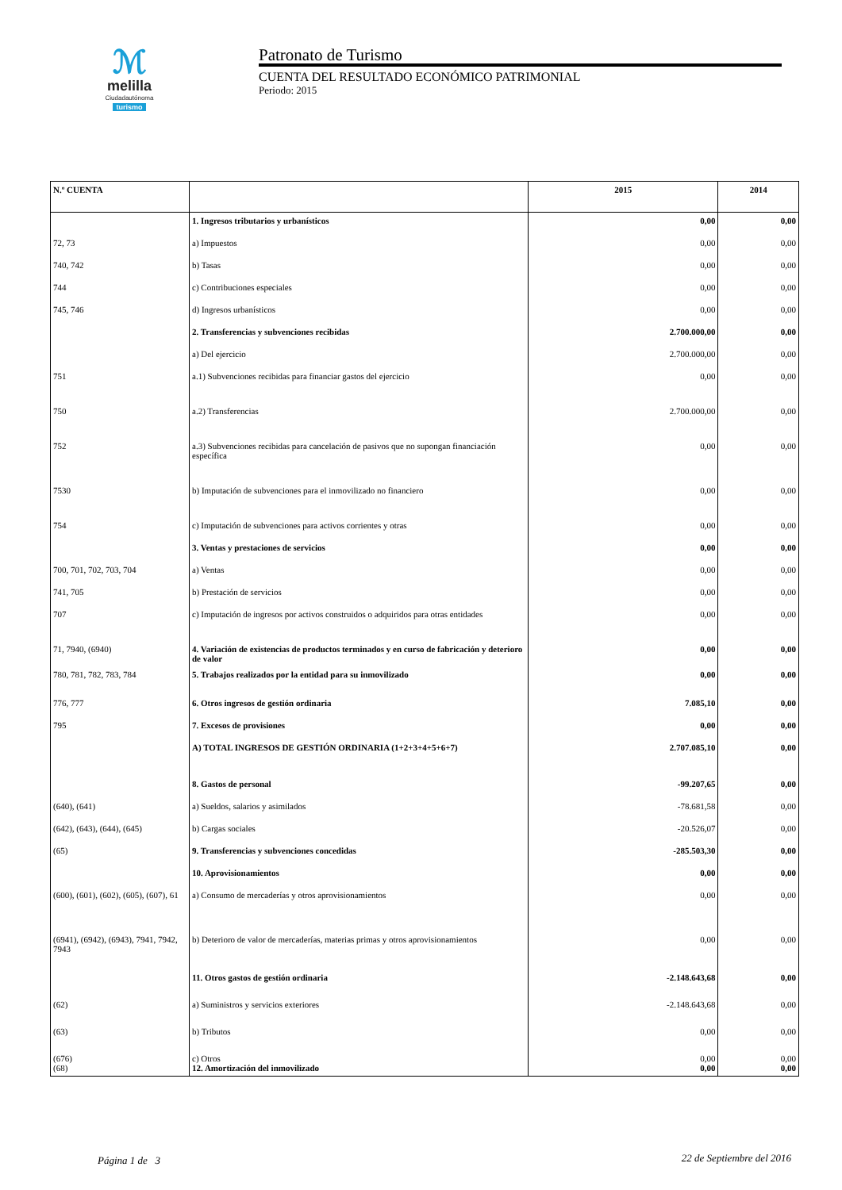ℳ
melilla
Ciudadautónoma
turismo
Patronato de Turismo
CUENTA DEL RESULTADO ECONÓMICO PATRIMONIAL
Periodo: 2015
| N.º CUENTA | | 2015 | 2014 |
| --- | --- | --- | --- |
| | 1. Ingresos tributarios y urbanísticos | 0,00 | 0,00 |
| 72, 73 | a) Impuestos | 0,00 | 0,00 |
| 740, 742 | b) Tasas | 0,00 | 0,00 |
| 744 | c) Contribuciones especiales | 0,00 | 0,00 |
| 745, 746 | d) Ingresos urbanísticos | 0,00 | 0,00 |
| | 2. Transferencias y subvenciones recibidas | 2.700.000,00 | 0,00 |
| | a) Del ejercicio | 2.700.000,00 | 0,00 |
| 751 | a.1) Subvenciones recibidas para financiar gastos del ejercicio | 0,00 | 0,00 |
| 750 | a.2) Transferencias | 2.700.000,00 | 0,00 |
| 752 | a.3) Subvenciones recibidas para cancelación de pasivos que no supongan financiación específica | 0,00 | 0,00 |
| 7530 | b) Imputación de subvenciones para el inmovilizado no financiero | 0,00 | 0,00 |
| 754 | c) Imputación de subvenciones para activos corrientes y otras | 0,00 | 0,00 |
| | 3. Ventas y prestaciones de servicios | 0,00 | 0,00 |
| 700, 701, 702, 703, 704 | a) Ventas | 0,00 | 0,00 |
| 741, 705 | b) Prestación de servicios | 0,00 | 0,00 |
| 707 | c) Imputación de ingresos por activos construidos o adquiridos para otras entidades | 0,00 | 0,00 |
| 71, 7940, (6940) | 4. Variación de existencias de productos terminados y en curso de fabricación y deterioro de valor | 0,00 | 0,00 |
| 780, 781, 782, 783, 784 | 5. Trabajos realizados por la entidad para su inmovilizado | 0,00 | 0,00 |
| 776, 777 | 6. Otros ingresos de gestión ordinaria | 7.085,10 | 0,00 |
| 795 | 7. Excesos de provisiones | 0,00 | 0,00 |
| | A) TOTAL INGRESOS DE GESTIÓN ORDINARIA (1+2+3+4+5+6+7) | 2.707.085,10 | 0,00 |
| | 8. Gastos de personal | -99.207,65 | 0,00 |
| (640), (641) | a) Sueldos, salarios y asimilados | -78.681,58 | 0,00 |
| (642), (643), (644), (645) | b) Cargas sociales | -20.526,07 | 0,00 |
| (65) | 9. Transferencias y subvenciones concedidas | -285.503,30 | 0,00 |
| | 10. Aprovisionamientos | 0,00 | 0,00 |
| (600), (601), (602), (605), (607), 61 | a) Consumo de mercaderías y otros aprovisionamientos | 0,00 | 0,00 |
| (6941), (6942), (6943), 7941, 7942, 7943 | b) Deterioro de valor de mercaderías, materias primas y otros aprovisionamientos | 0,00 | 0,00 |
| | 11. Otros gastos de gestión ordinaria | -2.148.643,68 | 0,00 |
| (62) | a) Suministros y servicios exteriores | -2.148.643,68 | 0,00 |
| (63) | b) Tributos | 0,00 | 0,00 |
| (676) (68) | c) Otros 12. Amortización del inmovilizado | 0,00 0,00 | 0,00 0,00 |
Página 1 de 3 22 de Septiembre del 2016